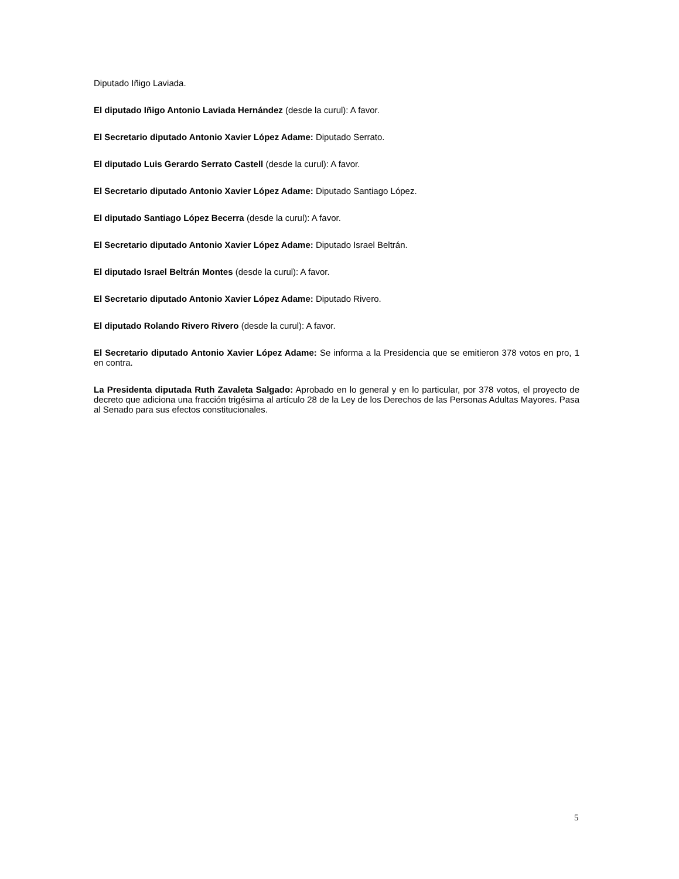Diputado Iñigo Laviada.
El diputado Iñigo Antonio Laviada Hernández (desde la curul): A favor.
El Secretario diputado Antonio Xavier López Adame: Diputado Serrato.
El diputado Luis Gerardo Serrato Castell (desde la curul): A favor.
El Secretario diputado Antonio Xavier López Adame: Diputado Santiago López.
El diputado Santiago López Becerra (desde la curul): A favor.
El Secretario diputado Antonio Xavier López Adame: Diputado Israel Beltrán.
El diputado Israel Beltrán Montes (desde la curul): A favor.
El Secretario diputado Antonio Xavier López Adame: Diputado Rivero.
El diputado Rolando Rivero Rivero (desde la curul): A favor.
El Secretario diputado Antonio Xavier López Adame: Se informa a la Presidencia que se emitieron 378 votos en pro, 1 en contra.
La Presidenta diputada Ruth Zavaleta Salgado: Aprobado en lo general y en lo particular, por 378 votos, el proyecto de decreto que adiciona una fracción trigésima al artículo 28 de la Ley de los Derechos de las Personas Adultas Mayores. Pasa al Senado para sus efectos constitucionales.
5